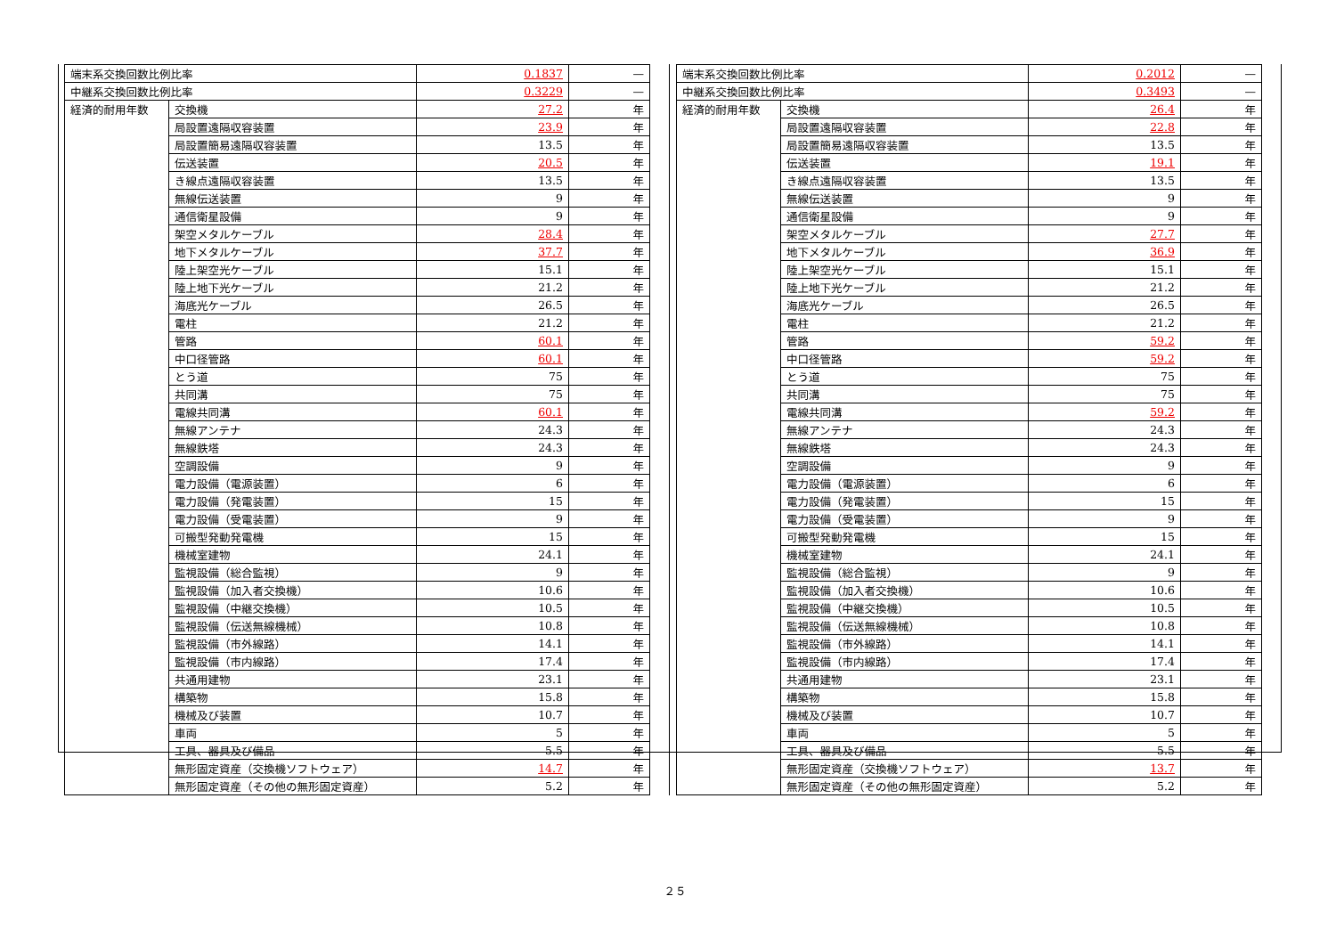| 端末系交換回数比例比率 | | 0.1837 | — |
| 中継系交換回数比例比率 | | 0.3229 | — |
| 経済的耐用年数 | 交換機 | 27.2 | 年 |
| | 局設置遠隔収容装置 | 23.9 | 年 |
| | 局設置簡易遠隔収容装置 | 13.5 | 年 |
| | 伝送装置 | 20.5 | 年 |
| | き線点遠隔収容装置 | 13.5 | 年 |
| | 無線伝送装置 | 9 | 年 |
| | 通信衛星設備 | 9 | 年 |
| | 架空メタルケーブル | 28.4 | 年 |
| | 地下メタルケーブル | 37.7 | 年 |
| | 陸上架空光ケーブル | 15.1 | 年 |
| | 陸上地下光ケーブル | 21.2 | 年 |
| | 海底光ケーブル | 26.5 | 年 |
| | 電柱 | 21.2 | 年 |
| | 管路 | 60.1 | 年 |
| | 中口径管路 | 60.1 | 年 |
| | とう道 | 75 | 年 |
| | 共同溝 | 75 | 年 |
| | 電線共同溝 | 60.1 | 年 |
| | 無線アンテナ | 24.3 | 年 |
| | 無線鉄塔 | 24.3 | 年 |
| | 空調設備 | 9 | 年 |
| | 電力設備（電源装置） | 6 | 年 |
| | 電力設備（発電装置） | 15 | 年 |
| | 電力設備（受電装置） | 9 | 年 |
| | 可搬型発動発電機 | 15 | 年 |
| | 機械室建物 | 24.1 | 年 |
| | 監視設備（総合監視） | 9 | 年 |
| | 監視設備（加入者交換機） | 10.6 | 年 |
| | 監視設備（中継交換機） | 10.5 | 年 |
| | 監視設備（伝送無線機械） | 10.8 | 年 |
| | 監視設備（市外線路） | 14.1 | 年 |
| | 監視設備（市内線路） | 17.4 | 年 |
| | 共通用建物 | 23.1 | 年 |
| | 構築物 | 15.8 | 年 |
| | 機械及び装置 | 10.7 | 年 |
| | 車両 | 5 | 年 |
| | 工具、器具及び備品 | 5.5 | 年 |
| | 無形固定資産（交換機ソフトウェア） | 14.7 | 年 |
| | 無形固定資産（その他の無形固定資産） | 5.2 | 年 |
| 端末系交換回数比例比率 | | 0.2012 | — |
| 中継系交換回数比例比率 | | 0.3493 | — |
| 経済的耐用年数 | 交換機 | 26.4 | 年 |
| | 局設置遠隔収容装置 | 22.8 | 年 |
| | 局設置簡易遠隔収容装置 | 13.5 | 年 |
| | 伝送装置 | 19.1 | 年 |
| | き線点遠隔収容装置 | 13.5 | 年 |
| | 無線伝送装置 | 9 | 年 |
| | 通信衛星設備 | 9 | 年 |
| | 架空メタルケーブル | 27.7 | 年 |
| | 地下メタルケーブル | 36.9 | 年 |
| | 陸上架空光ケーブル | 15.1 | 年 |
| | 陸上地下光ケーブル | 21.2 | 年 |
| | 海底光ケーブル | 26.5 | 年 |
| | 電柱 | 21.2 | 年 |
| | 管路 | 59.2 | 年 |
| | 中口径管路 | 59.2 | 年 |
| | とう道 | 75 | 年 |
| | 共同溝 | 75 | 年 |
| | 電線共同溝 | 59.2 | 年 |
| | 無線アンテナ | 24.3 | 年 |
| | 無線鉄塔 | 24.3 | 年 |
| | 空調設備 | 9 | 年 |
| | 電力設備（電源装置） | 6 | 年 |
| | 電力設備（発電装置） | 15 | 年 |
| | 電力設備（受電装置） | 9 | 年 |
| | 可搬型発動発電機 | 15 | 年 |
| | 機械室建物 | 24.1 | 年 |
| | 監視設備（総合監視） | 9 | 年 |
| | 監視設備（加入者交換機） | 10.6 | 年 |
| | 監視設備（中継交換機） | 10.5 | 年 |
| | 監視設備（伝送無線機械） | 10.8 | 年 |
| | 監視設備（市外線路） | 14.1 | 年 |
| | 監視設備（市内線路） | 17.4 | 年 |
| | 共通用建物 | 23.1 | 年 |
| | 構築物 | 15.8 | 年 |
| | 機械及び装置 | 10.7 | 年 |
| | 車両 | 5 | 年 |
| | 工具、器具及び備品 | 5.5 | 年 |
| | 無形固定資産（交換機ソフトウェア） | 13.7 | 年 |
| | 無形固定資産（その他の無形固定資産） | 5.2 | 年 |
２５